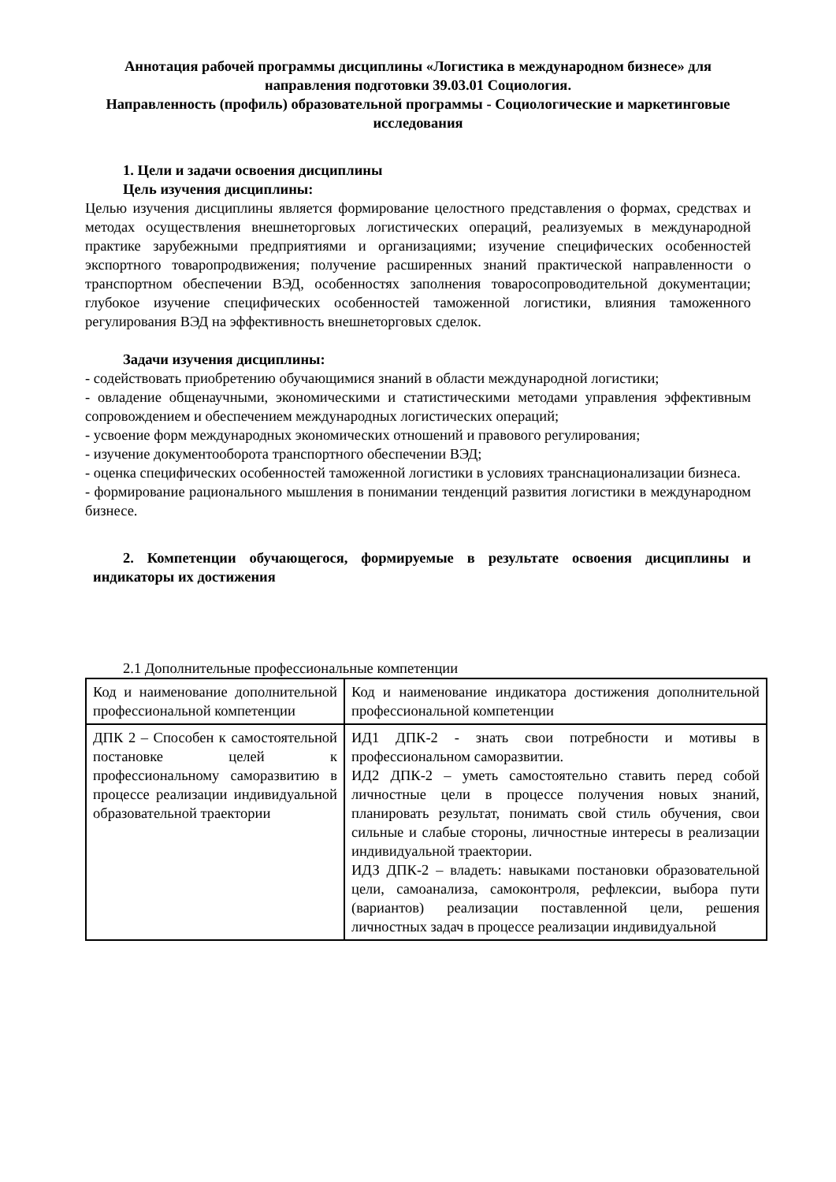Аннотация рабочей программы дисциплины «Логистика в международном бизнесе» для направления подготовки 39.03.01 Социология.
Направленность (профиль) образовательной программы - Социологические и маркетинговые исследования
1. Цели и задачи освоения дисциплины
Цель изучения дисциплины:
Целью изучения дисциплины является формирование целостного представления о формах, средствах и методах осуществления внешнеторговых логистических операций, реализуемых в международной практике зарубежными предприятиями и организациями; изучение специфических особенностей экспортного товаропродвижения; получение расширенных знаний практической направленности о транспортном обеспечении ВЭД, особенностях заполнения товаросопроводительной документации; глубокое изучение специфических особенностей таможенной логистики, влияния таможенного регулирования ВЭД на эффективность внешнеторговых сделок.
Задачи изучения дисциплины:
- содействовать приобретению обучающимися знаний в области международной логистики;
- овладение общенаучными, экономическими и статистическими методами управления эффективным сопровождением и обеспечением международных логистических операций;
- усвоение форм международных экономических отношений и правового регулирования;
- изучение документооборота транспортного обеспечении ВЭД;
- оценка специфических особенностей таможенной логистики в условиях транснационализации бизнеса.
- формирование рационального мышления в понимании тенденций развития логистики в международном бизнесе.
2. Компетенции обучающегося, формируемые в результате освоения дисциплины и индикаторы их достижения
2.1 Дополнительные профессиональные компетенции
| Код и наименование дополнительной профессиональной компетенции | Код и наименование индикатора достижения дополнительной профессиональной компетенции |
| ДПК 2 – Способен к самостоятельной постановке целей к профессиональному саморазвитию в процессе реализации индивидуальной образовательной траектории | ИД1 ДПК-2 - знать свои потребности и мотивы в профессиональном саморазвитии. ИД2 ДПК-2 – уметь самостоятельно ставить перед собой личностные цели в процессе получения новых знаний, планировать результат, понимать свой стиль обучения, свои сильные и слабые стороны, личностные интересы в реализации индивидуальной траектории. ИДЗ ДПК-2 – владеть: навыками постановки образовательной цели, самоанализа, самоконтроля, рефлексии, выбора пути (вариантов) реализации поставленной цели, решения личностных задач в процессе реализации индивидуальной |